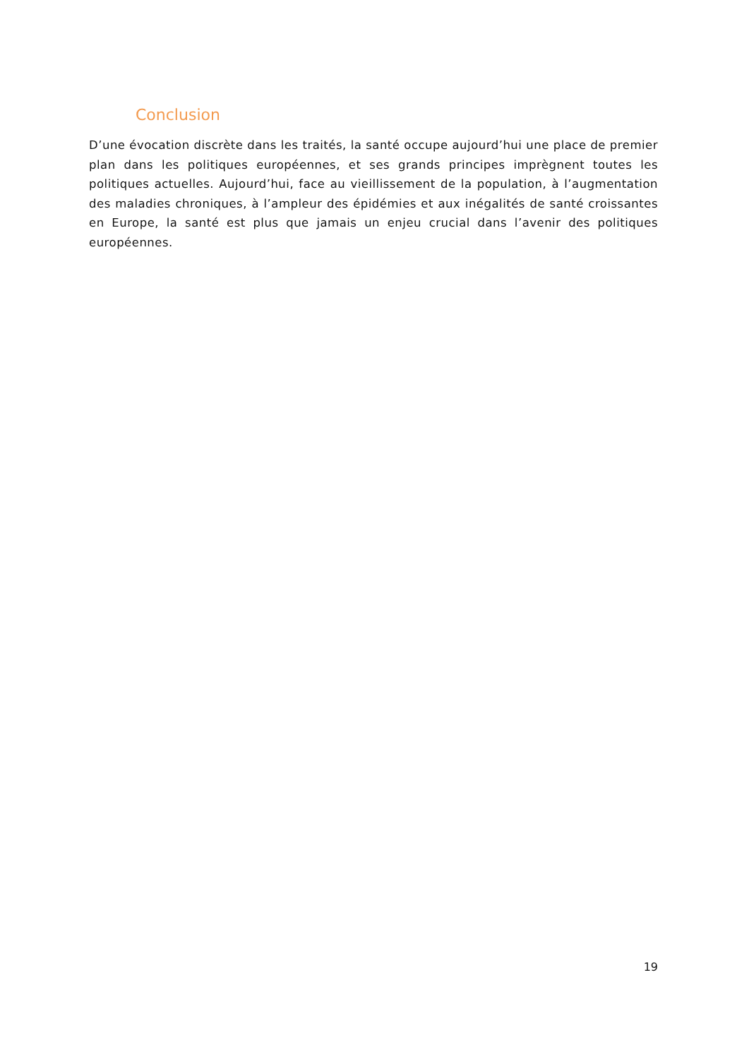Conclusion
D’une évocation discrète dans les traités, la santé occupe aujourd’hui une place de premier plan dans les politiques européennes, et ses grands principes imprègnent toutes les politiques actuelles. Aujourd’hui, face au vieillissement de la population, à l’augmentation des maladies chroniques, à l’ampleur des épidémies et aux inégalités de santé croissantes en Europe, la santé est plus que jamais un enjeu crucial dans l’avenir des politiques européennes.
19